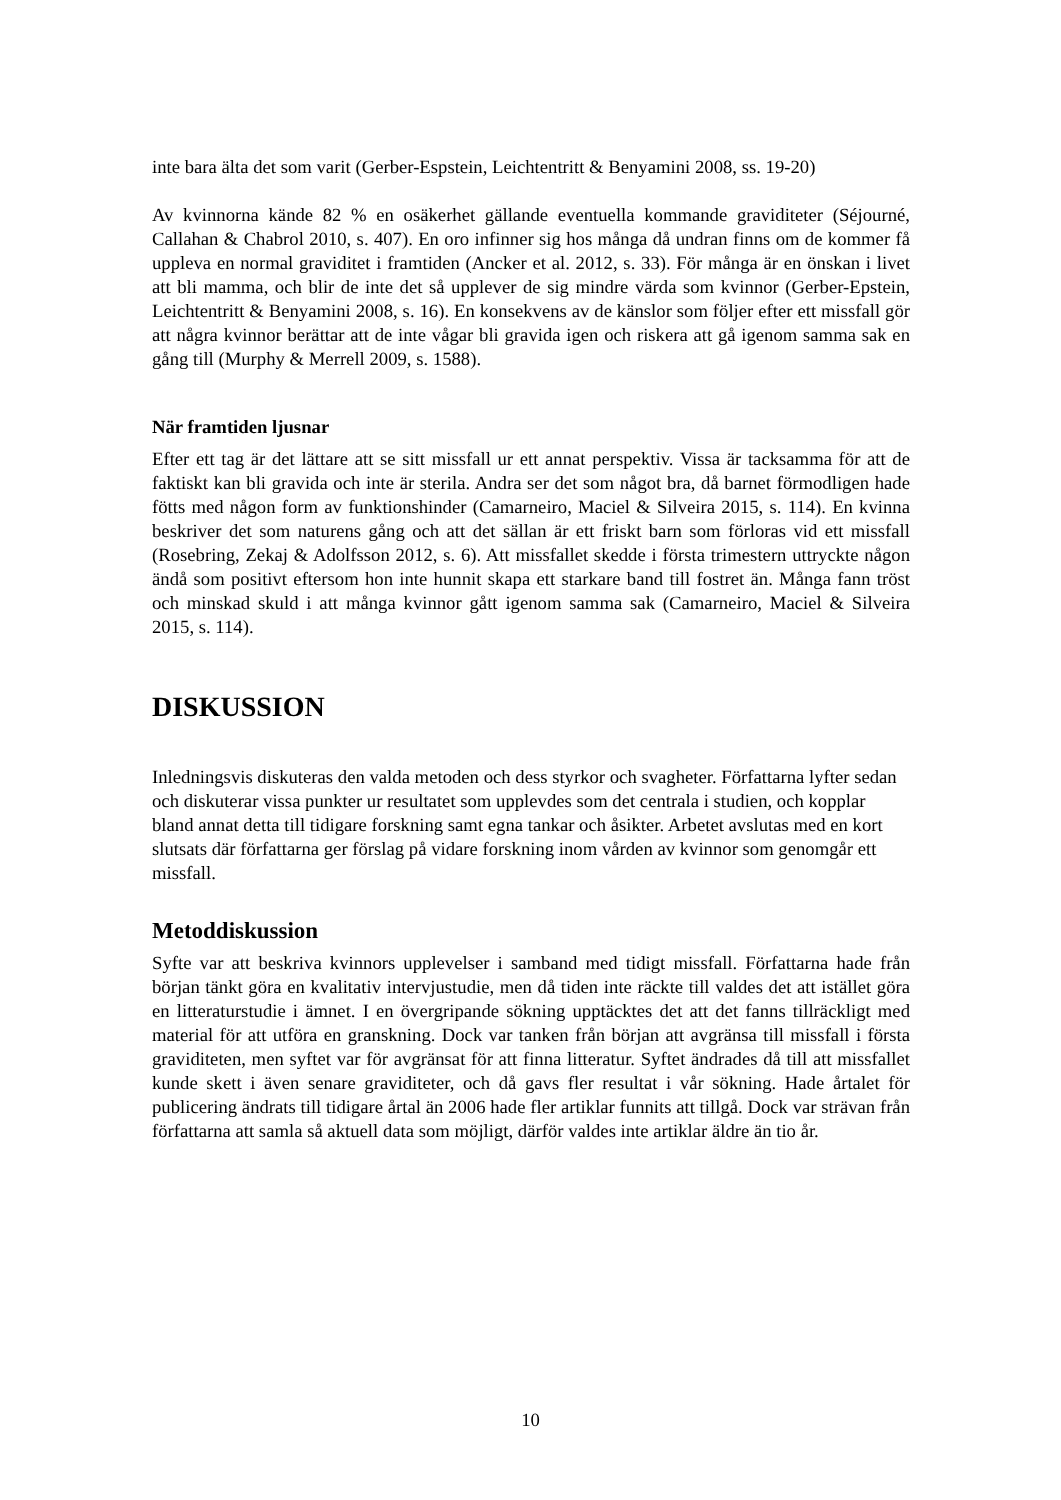inte bara älta det som varit (Gerber-Espstein, Leichtentritt & Benyamini 2008, ss. 19-20)
Av kvinnorna kände 82 % en osäkerhet gällande eventuella kommande graviditeter (Séjourné, Callahan & Chabrol 2010, s. 407). En oro infinner sig hos många då undran finns om de kommer få uppleva en normal graviditet i framtiden (Ancker et al. 2012, s. 33). För många är en önskan i livet att bli mamma, och blir de inte det så upplever de sig mindre värda som kvinnor (Gerber-Epstein, Leichtentritt & Benyamini 2008, s. 16). En konsekvens av de känslor som följer efter ett missfall gör att några kvinnor berättar att de inte vågar bli gravida igen och riskera att gå igenom samma sak en gång till (Murphy & Merrell 2009, s. 1588).
När framtiden ljusnar
Efter ett tag är det lättare att se sitt missfall ur ett annat perspektiv. Vissa är tacksamma för att de faktiskt kan bli gravida och inte är sterila. Andra ser det som något bra, då barnet förmodligen hade fötts med någon form av funktionshinder (Camarneiro, Maciel & Silveira 2015, s. 114). En kvinna beskriver det som naturens gång och att det sällan är ett friskt barn som förloras vid ett missfall (Rosebring, Zekaj & Adolfsson 2012, s. 6). Att missfallet skedde i första trimestern uttryckte någon ändå som positivt eftersom hon inte hunnit skapa ett starkare band till fostret än. Många fann tröst och minskad skuld i att många kvinnor gått igenom samma sak (Camarneiro, Maciel & Silveira 2015, s. 114).
DISKUSSION
Inledningsvis diskuteras den valda metoden och dess styrkor och svagheter. Författarna lyfter sedan och diskuterar vissa punkter ur resultatet som upplevdes som det centrala i studien, och kopplar bland annat detta till tidigare forskning samt egna tankar och åsikter. Arbetet avslutas med en kort slutsats där författarna ger förslag på vidare forskning inom vården av kvinnor som genomgår ett missfall.
Metoddiskussion
Syfte var att beskriva kvinnors upplevelser i samband med tidigt missfall. Författarna hade från början tänkt göra en kvalitativ intervjustudie, men då tiden inte räckte till valdes det att istället göra en litteraturstudie i ämnet. I en övergripande sökning upptäcktes det att det fanns tillräckligt med material för att utföra en granskning. Dock var tanken från början att avgränsa till missfall i första graviditeten, men syftet var för avgränsat för att finna litteratur. Syftet ändrades då till att missfallet kunde skett i även senare graviditeter, och då gavs fler resultat i vår sökning. Hade årtalet för publicering ändrats till tidigare årtal än 2006 hade fler artiklar funnits att tillgå. Dock var strävan från författarna att samla så aktuell data som möjligt, därför valdes inte artiklar äldre än tio år.
10